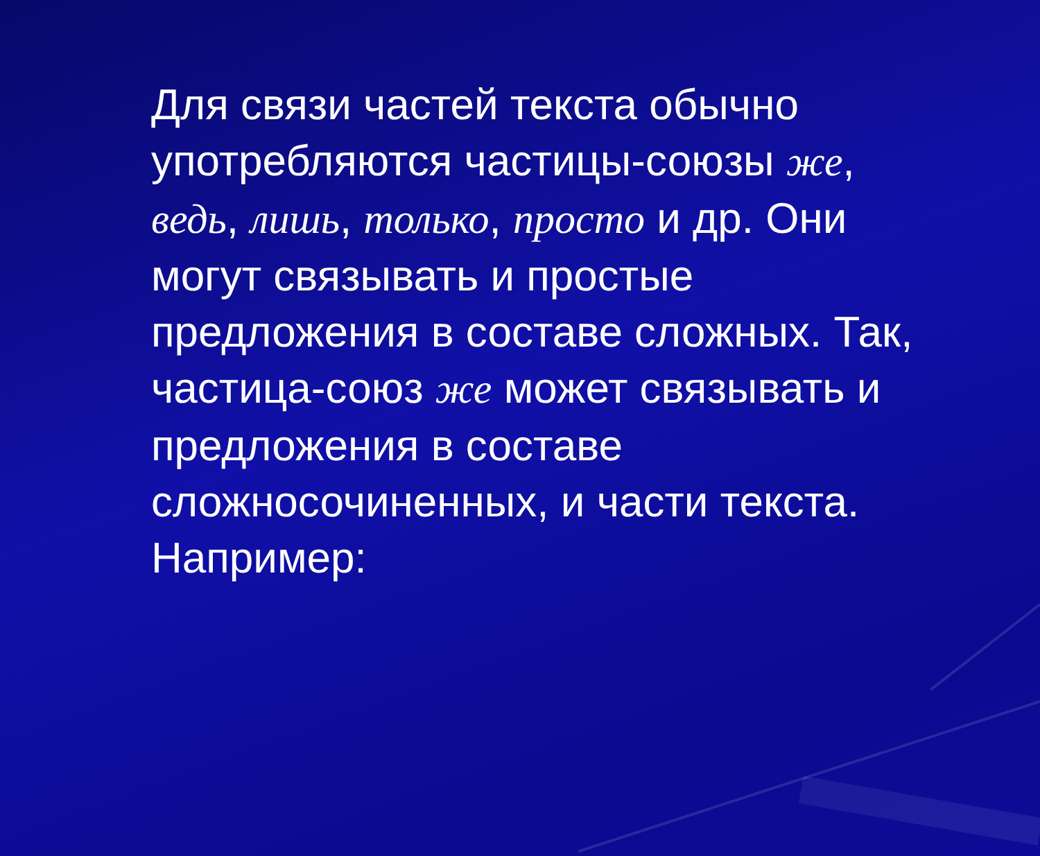Для связи частей текста обычно употребляются частицы-союзы же, ведь, лишь, только, просто и др. Они могут связывать и простые предложения в составе сложных. Так, частица-союз же может связывать и предложения в составе сложносочиненных, и части текста. Например: